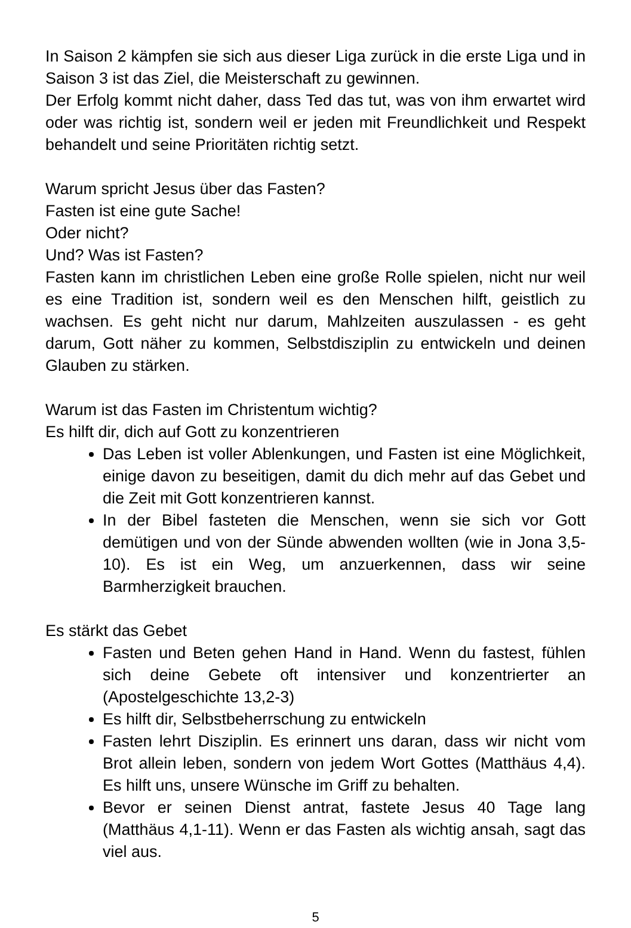In Saison 2 kämpfen sie sich aus dieser Liga zurück in die erste Liga und in Saison 3 ist das Ziel, die Meisterschaft zu gewinnen.
Der Erfolg kommt nicht daher, dass Ted das tut, was von ihm erwartet wird oder was richtig ist, sondern weil er jeden mit Freundlichkeit und Respekt behandelt und seine Prioritäten richtig setzt.
Warum spricht Jesus über das Fasten?
Fasten ist eine gute Sache!
Oder nicht?
Und? Was ist Fasten?
Fasten kann im christlichen Leben eine große Rolle spielen, nicht nur weil es eine Tradition ist, sondern weil es den Menschen hilft, geistlich zu wachsen. Es geht nicht nur darum, Mahlzeiten auszulassen - es geht darum, Gott näher zu kommen, Selbstdisziplin zu entwickeln und deinen Glauben zu stärken.
Warum ist das Fasten im Christentum wichtig?
Es hilft dir, dich auf Gott zu konzentrieren
Das Leben ist voller Ablenkungen, und Fasten ist eine Möglichkeit, einige davon zu beseitigen, damit du dich mehr auf das Gebet und die Zeit mit Gott konzentrieren kannst.
In der Bibel fasteten die Menschen, wenn sie sich vor Gott demütigen und von der Sünde abwenden wollten (wie in Jona 3,5-10). Es ist ein Weg, um anzuerkennen, dass wir seine Barmherzigkeit brauchen.
Es stärkt das Gebet
Fasten und Beten gehen Hand in Hand. Wenn du fastest, fühlen sich deine Gebete oft intensiver und konzentrierter an (Apostelgeschichte 13,2-3)
Es hilft dir, Selbstbeherrschung zu entwickeln
Fasten lehrt Disziplin. Es erinnert uns daran, dass wir nicht vom Brot allein leben, sondern von jedem Wort Gottes (Matthäus 4,4). Es hilft uns, unsere Wünsche im Griff zu behalten.
Bevor er seinen Dienst antrat, fastete Jesus 40 Tage lang (Matthäus 4,1-11). Wenn er das Fasten als wichtig ansah, sagt das viel aus.
5